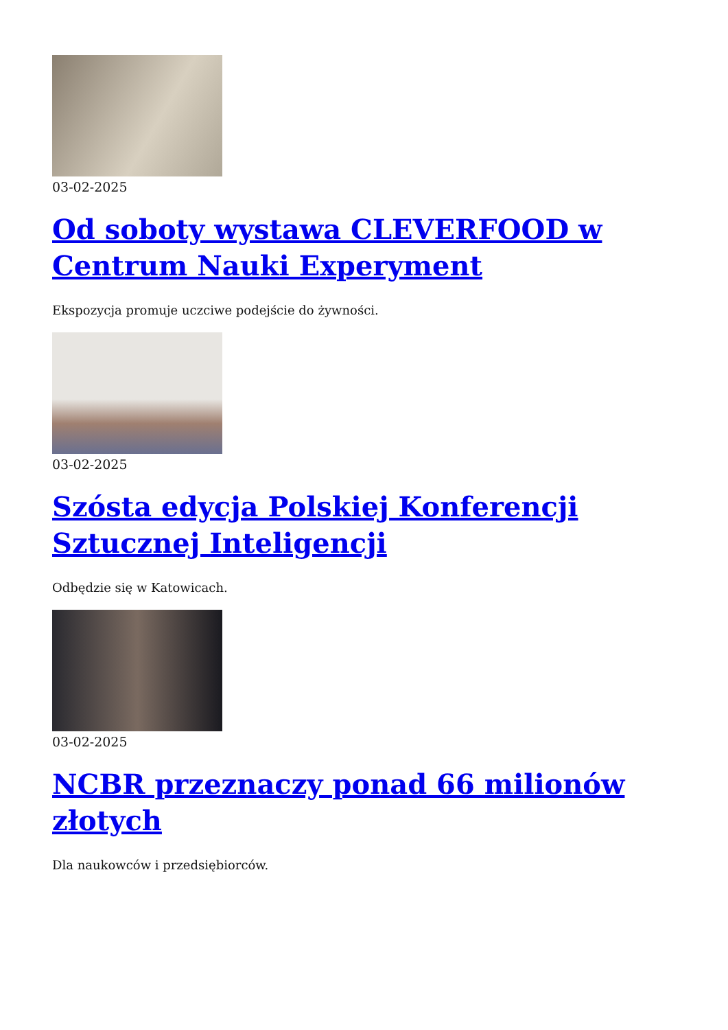03-02-2025
Od soboty wystawa CLEVERFOOD w Centrum Nauki Experyment
Ekspozycja promuje uczciwe podejście do żywności.
03-02-2025
Szósta edycja Polskiej Konferencji Sztucznej Inteligencji
Odbędzie się w Katowicach.
03-02-2025
NCBR przeznaczy ponad 66 milionów złotych
Dla naukowców i przedsiębiorców.